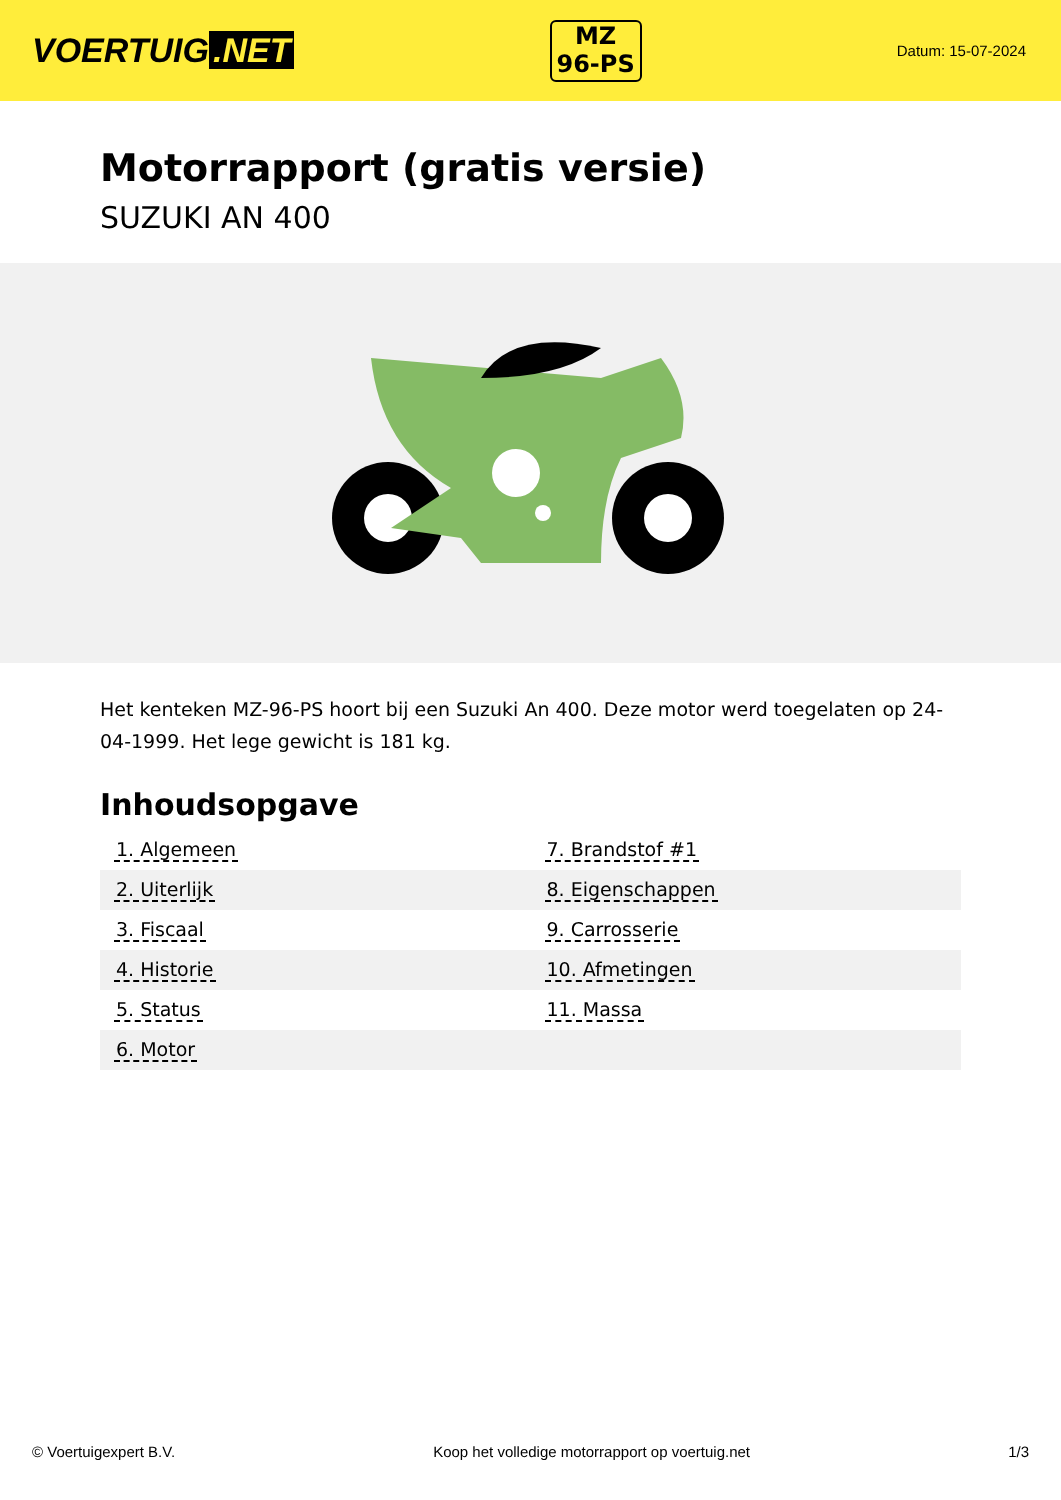VOERTUIG.NET
MZ
96-PS
Datum: 15-07-2024
Motorrapport (gratis versie)
SUZUKI AN 400
Het kenteken MZ-96-PS hoort bij een Suzuki An 400. Deze motor werd toegelaten op 24-04-1999. Het lege gewicht is 181 kg.
Inhoudsopgave
| 1. Algemeen | 7. Brandstof #1 |
| 2. Uiterlijk | 8. Eigenschappen |
| 3. Fiscaal | 9. Carrosserie |
| 4. Historie | 10. Afmetingen |
| 5. Status | 11. Massa |
| 6. Motor | |
© Voertuigexpert B.V. Koop het volledige motorrapport op voertuig.net 1/3